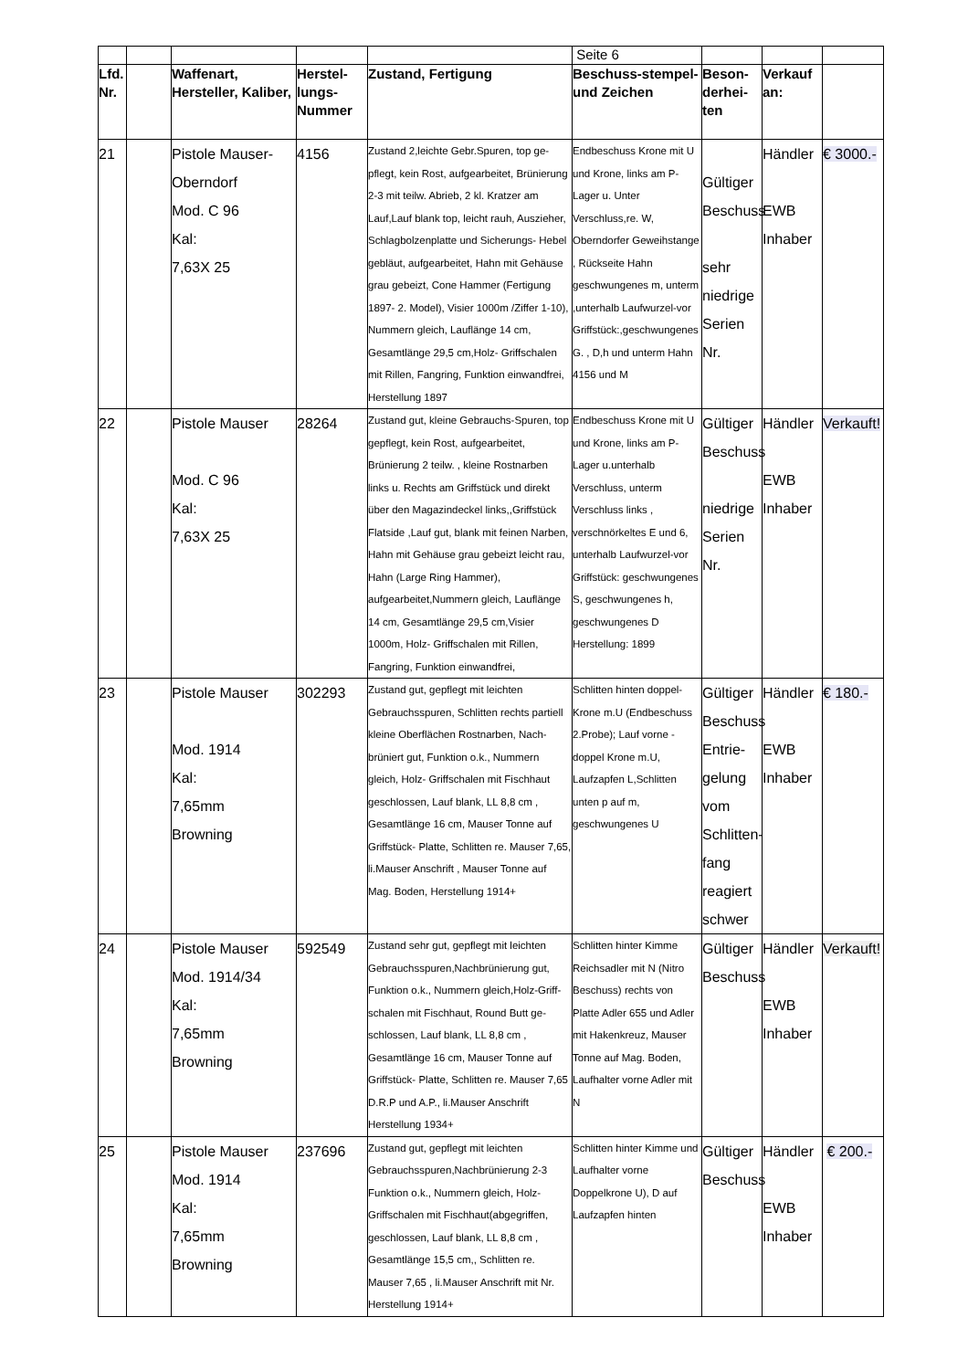| | | | | | Seite 6 | | | |
| Lfd. Nr. | | Waffenart, Hersteller, Kaliber, | Herstel-lungs-Nummer | Zustand, Fertigung | Beschuss-stempel- und Zeichen | Beson-derhei-ten | Verkauf an: | |
| 21 | | Pistole Mauser- Oberndorf Mod. C 96 Kal: 7,63X 25 | 4156 | Zustand 2,leichte Gebr.Spuren, top ge-pflegt, kein Rost, aufgearbeitet, Brünierung 2-3 mit teilw. Abrieb, 2 kl. Kratzer am Lauf,Lauf blank top, leicht rauh, Auszieher, Schlagbolzenplatte und Sicherungs- Hebel gebläut, aufgearbeitet, Hahn mit Gehäuse grau gebeizt, Cone Hammer (Fertigung 1897- 2. Model), Visier 1000m /Ziffer 1-10), Nummern gleich, Lauflänge 14 cm, Gesamtlänge 29,5 cm,Holz- Griffschalen mit Rillen, Fangring, Funktion einwandfrei, Herstellung 1897 | Endbeschuss Krone mit U und Krone, links am P-Lager u. Unter Verschluss,re. W, Oberndorfer Geweihstange , Rückseite Hahn geschwungenes m, unterm ,unterhalb Laufwurzel-vor Griffstück:,geschwungenes G. , D,h und unterm Hahn 4156 und M | Gültiger Beschuss sehr niedrige Serien Nr. | Händler EWB Inhaber | € 3000.- |
| 22 | | Pistole Mauser Mod. C 96 Kal: 7,63X 25 | 28264 | Zustand gut, kleine Gebrauchs-Spuren, top gepflegt, kein Rost, aufgearbeitet, Brünierung 2 teilw. , kleine Rostnarben links u. Rechts am Griffstück und direkt über den Magazindeckel links,,Griffstück Flatside ,Lauf gut, blank mit feinen Narben, Hahn mit Gehäuse grau gebeizt leicht rau, Hahn (Large Ring Hammer), aufgearbeitet,Nummern gleich, Lauflänge 14 cm, Gesamtlänge 29,5 cm,Visier 1000m, Holz- Griffschalen mit Rillen, Fangring, Funktion einwandfrei, | Endbeschuss Krone mit U und Krone, links am P-Lager u.unterhalb Verschluss, unterm Verschluss links , verschnörkeltes E und 6, unterhalb Laufwurzel-vor Griffstück: geschwungenes S, geschwungenes h, geschwungenes D Herstellung: 1899 | Gültiger Beschuss niedrige Serien Nr. | Händler EWB Inhaber | Verkauft! |
| 23 | | Pistole Mauser Mod. 1914 Kal: 7,65mm Browning | 302293 | Zustand gut, gepflegt mit leichten Gebrauchsspuren, Schlitten rechts partiell kleine Oberflächen Rostnarben, Nach-brüniert gut, Funktion o.k., Nummern gleich, Holz- Griffschalen mit Fischhaut geschlossen, Lauf blank, LL 8,8 cm , Gesamtlänge 16 cm, Mauser Tonne auf Griffstück- Platte, Schlitten re. Mauser 7,65, li.Mauser Anschrift , Mauser Tonne auf Mag. Boden, Herstellung 1914+ | Schlitten hinten doppel-Krone m.U (Endbeschuss 2.Probe); Lauf vorne -doppel Krone m.U, Laufzapfen L,Schlitten unten p auf m, geschwungenes U | Gültiger Beschuss Entrie-gelung vom Schlitten-fang reagiert schwer | Händler EWB Inhaber | € 180.- |
| 24 | | Pistole Mauser Mod. 1914/34 Kal: 7,65mm Browning | 592549 | Zustand sehr gut, gepflegt mit leichten Gebrauchsspuren,Nachbrünierung gut, Funktion o.k., Nummern gleich,Holz-Griff-schalen mit Fischhaut, Round Butt ge-schlossen, Lauf blank, LL 8,8 cm , Gesamtlänge 16 cm, Mauser Tonne auf Griffstück- Platte, Schlitten re. Mauser 7,65 D.R.P und A.P., li.Mauser Anschrift Herstellung 1934+ | Schlitten hinter Kimme Reichsadler mit N (Nitro Beschuss) rechts von Platte Adler 655 und Adler mit Hakenkreuz, Mauser Tonne auf Mag. Boden, Laufhalter vorne Adler mit N | Gültiger Beschuss | Händler EWB Inhaber | Verkauft! |
| 25 | | Pistole Mauser Mod. 1914 Kal: 7,65mm Browning | 237696 | Zustand gut, gepflegt mit leichten Gebrauchsspuren,Nachbrünierung 2-3 Funktion o.k., Nummern gleich, Holz-Griffschalen mit Fischhaut(abgegriffen, geschlossen, Lauf blank, LL 8,8 cm , Gesamtlänge 15,5 cm,, Schlitten re. Mauser 7,65 , li.Mauser Anschrift mit Nr. Herstellung 1914+ | Schlitten hinter Kimme und Laufhalter vorne Doppelkrone U), D auf Laufzapfen hinten | Gültiger Beschuss | Händler EWB Inhaber | € 200.- |